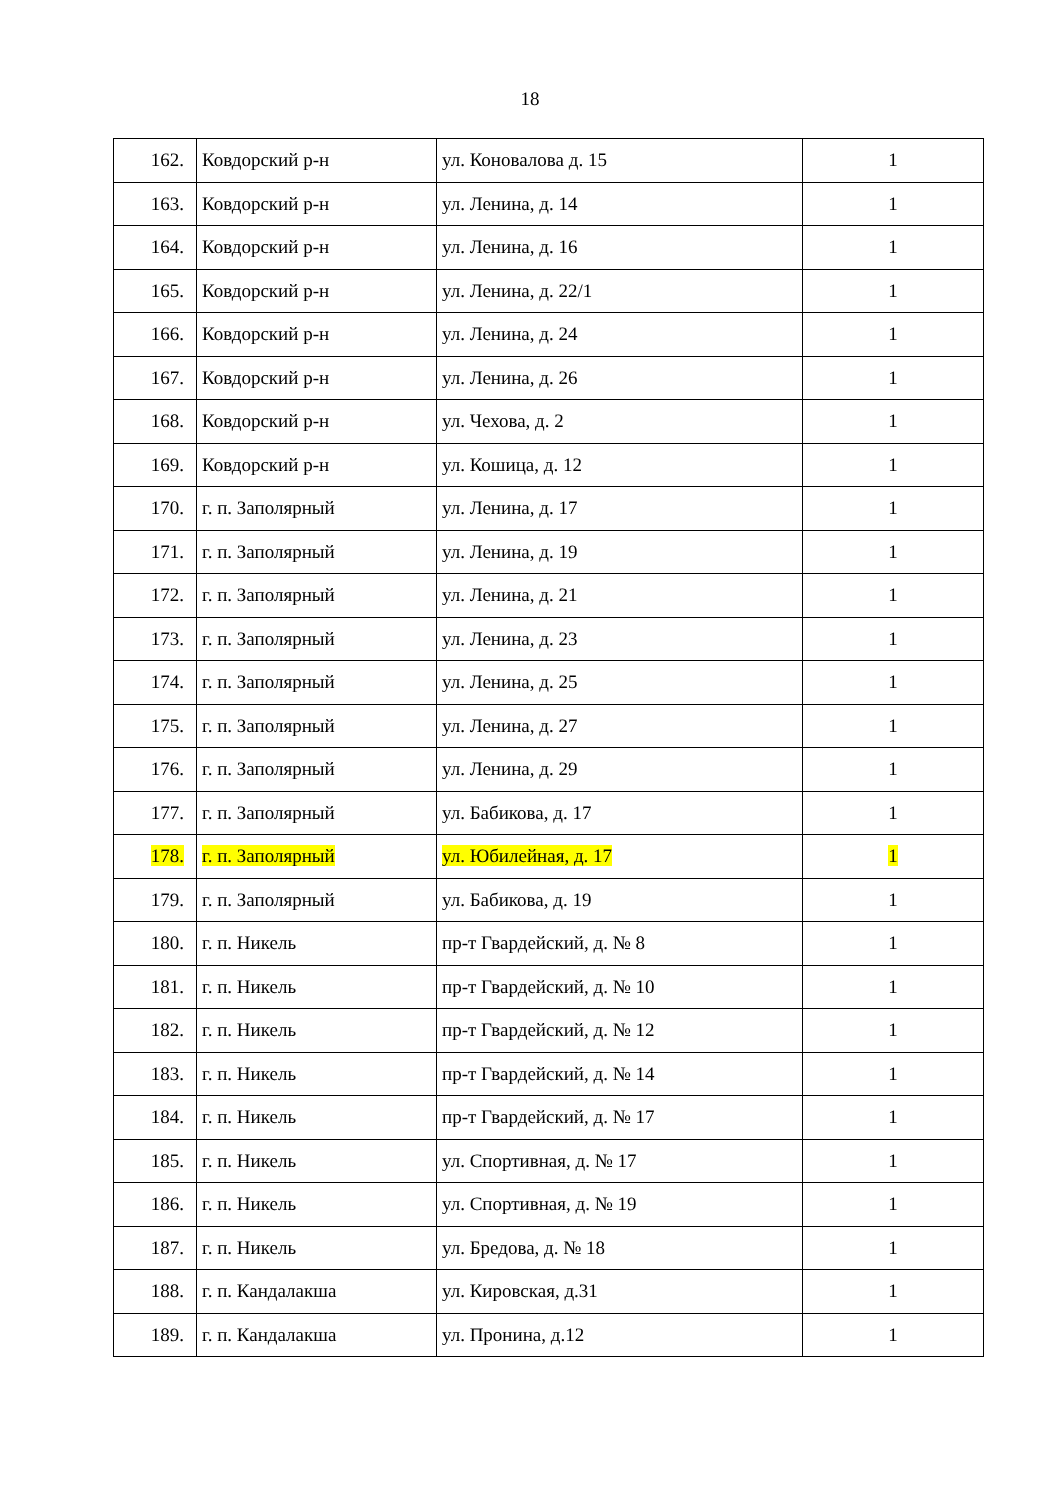18
| 162. | Ковдорский р-н | ул. Коновалова д. 15 | 1 |
| 163. | Ковдорский р-н | ул. Ленина, д. 14 | 1 |
| 164. | Ковдорский р-н | ул. Ленина, д. 16 | 1 |
| 165. | Ковдорский р-н | ул. Ленина, д. 22/1 | 1 |
| 166. | Ковдорский р-н | ул. Ленина, д. 24 | 1 |
| 167. | Ковдорский р-н | ул. Ленина, д. 26 | 1 |
| 168. | Ковдорский р-н | ул. Чехова, д. 2 | 1 |
| 169. | Ковдорский р-н | ул. Кошица, д. 12 | 1 |
| 170. | г. п. Заполярный | ул. Ленина, д. 17 | 1 |
| 171. | г. п. Заполярный | ул. Ленина, д. 19 | 1 |
| 172. | г. п. Заполярный | ул. Ленина, д. 21 | 1 |
| 173. | г. п. Заполярный | ул. Ленина, д. 23 | 1 |
| 174. | г. п. Заполярный | ул. Ленина, д. 25 | 1 |
| 175. | г. п. Заполярный | ул. Ленина, д. 27 | 1 |
| 176. | г. п. Заполярный | ул. Ленина, д. 29 | 1 |
| 177. | г. п. Заполярный | ул. Бабикова, д. 17 | 1 |
| 178. | г. п. Заполярный | ул. Юбилейная, д. 17 | 1 |
| 179. | г. п. Заполярный | ул. Бабикова, д. 19 | 1 |
| 180. | г. п. Никель | пр-т Гвардейский, д. № 8 | 1 |
| 181. | г. п. Никель | пр-т Гвардейский, д. № 10 | 1 |
| 182. | г. п. Никель | пр-т Гвардейский, д. № 12 | 1 |
| 183. | г. п. Никель | пр-т Гвардейский, д. № 14 | 1 |
| 184. | г. п. Никель | пр-т Гвардейский, д. № 17 | 1 |
| 185. | г. п. Никель | ул. Спортивная, д. № 17 | 1 |
| 186. | г. п. Никель | ул. Спортивная, д. № 19 | 1 |
| 187. | г. п. Никель | ул. Бредова, д. № 18 | 1 |
| 188. | г. п. Кандалакша | ул. Кировская, д.31 | 1 |
| 189. | г. п. Кандалакша | ул. Пронина, д.12 | 1 |